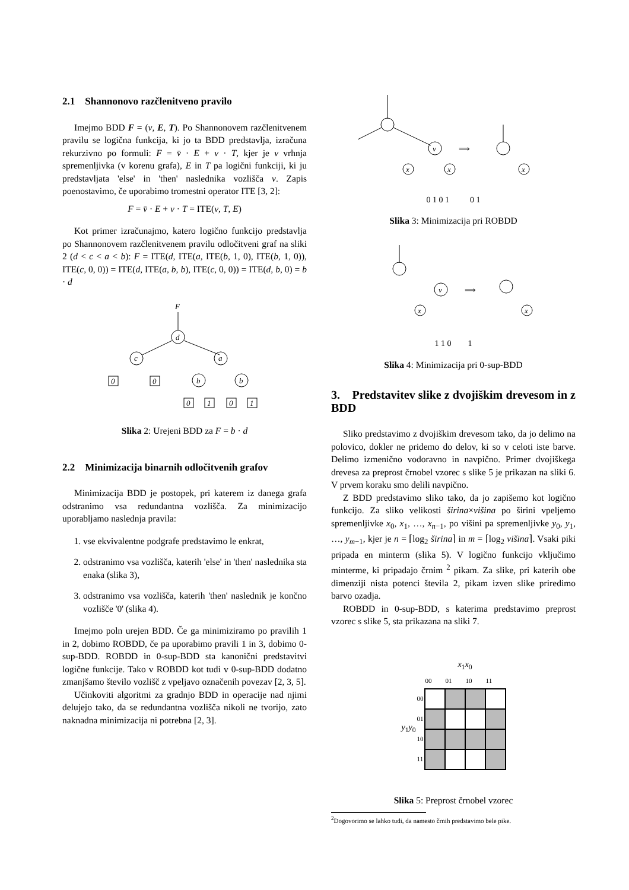2.1 Shannonovo razčlenitveno pravilo
Imejmo BDD F = (v, E, T). Po Shannonovem razčlenitvenem pravilu se logična funkcija, ki jo ta BDD predstavlja, izračuna rekurzivno po formuli: F = v̄ · E + v · T, kjer je v vrhnja spremenljivka (v korenu grafa), E in T pa logični funkciji, ki ju predstavljata 'else' in 'then' naslednika vozlišča v. Zapis poenostavimo, če uporabimo tromestni operator ITE [3, 2]:
F = v̄ · E + v · T = ITE(v, T, E)
Kot primer izračunajmo, katero logično funkcijo predstavlja po Shannonovem razčlenitvenem pravilu odločitveni graf na sliki 2 (d < c < a < b): F = ITE(d, ITE(a, ITE(b, 1, 0), ITE(b, 1, 0)), ITE(c, 0, 0)) = ITE(d, ITE(a, b, b), ITE(c, 0, 0)) = ITE(d, b, 0) = b · d
F
d
c
a
0
0
b
b
0
1
0
1
Slika 2: Urejeni BDD za F = b · d
2.2 Minimizacija binarnih odločitvenih grafov
Minimizacija BDD je postopek, pri katerem iz danega grafa odstranimo vsa redundantna vozlišča. Za minimizacijo uporabljamo naslednja pravila:
1. vse ekvivalentne podgrafe predstavimo le enkrat,
2. odstranimo vsa vozlišča, katerih 'else' in 'then' naslednika sta enaka (slika 3),
3. odstranimo vsa vozlišča, katerih 'then' naslednik je končno vozlišče '0' (slika 4).
Imejmo poln urejen BDD. Če ga minimiziramo po pravilih 1 in 2, dobimo ROBDD, če pa uporabimo pravili 1 in 3, dobimo 0-sup-BDD. ROBDD in 0-sup-BDD sta kanonični predstavitvi logične funkcije. Tako v ROBDD kot tudi v 0-sup-BDD dodatno zmanjšamo število vozlišč z vpeljavo označenih povezav [2, 3, 5].
Učinkoviti algoritmi za gradnjo BDD in operacije nad njimi delujejo tako, da se redundantna vozlišča nikoli ne tvorijo, zato naknadna minimizacija ni potrebna [2, 3].
v
x
x
⟹
x
0 1 0 1 0 1
Slika 3: Minimizacija pri ROBDD
v
x
⟹
x
1 1 0 1
Slika 4: Minimizacija pri 0-sup-BDD
3. Predstavitev slike z dvojiškim drevesom in z BDD
Sliko predstavimo z dvojiškim drevesom tako, da jo delimo na polovico, dokler ne pridemo do delov, ki so v celoti iste barve. Delimo izmenično vodoravno in navpično. Primer dvojiškega drevesa za preprost črnobel vzorec s slike 5 je prikazan na sliki 6. V prvem koraku smo delili navpično.
Z BDD predstavimo sliko tako, da jo zapišemo kot logično funkcijo. Za sliko velikosti širina×višina po širini vpeljemo spremenljivke x<sub>0</sub>, x<sub>1</sub>, …, x<sub>n−1</sub>, po višini pa spremenljivke y<sub>0</sub>, y<sub>1</sub>, …, y<sub>m−1</sub>, kjer je n = ⌈log<sub>2</sub> širina⌉ in m = ⌈log<sub>2</sub> višina⌉. Vsaki piki pripada en minterm (slika 5). V logično funkcijo vključimo minterme, ki pripadajo črnim <sup>2</sup> pikam. Za slike, pri katerih obe dimenziji nista potenci števila 2, pikam izven slike priredimo barvo ozadja.
ROBDD in 0-sup-BDD, s katerima predstavimo preprost vzorec s slike 5, sta prikazana na sliki 7.
| | | x<sub>1</sub> x<sub>0</sub> | | | |
| | | 00 | 01 | 10 | 11 |
| y<sub>1</sub> y<sub>0</sub> | 00 | | | | |
| | 01 | | | | |
| | 10 | | | | |
| | 11 | | | | |
Slika 5: Preprost črnobel vzorec
<sup>2</sup> Dogovorimo se lahko tudi, da namesto črnih predstavimo bele pike.